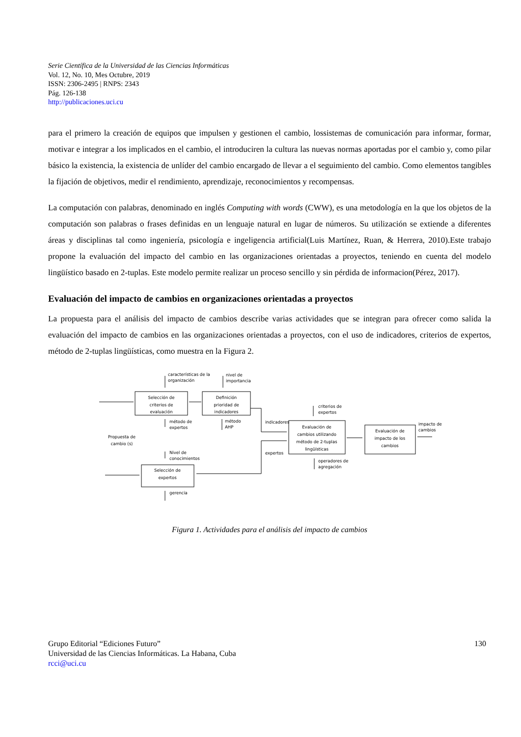Serie Científica de la Universidad de las Ciencias Informáticas
Vol. 12, No. 10, Mes Octubre, 2019
ISSN: 2306-2495 | RNPS: 2343
Pág. 126-138
http://publicaciones.uci.cu
para el primero la creación de equipos que impulsen y gestionen el cambio, lossistemas de comunicación para informar, formar, motivar e integrar a los implicados en el cambio, el introduciren la cultura las nuevas normas aportadas por el cambio y, como pilar básico la existencia, la existencia de unlíder del cambio encargado de llevar a el seguimiento del cambio. Como elementos tangibles la fijación de objetivos, medir el rendimiento, aprendizaje, reconocimientos y recompensas.
La computación con palabras, denominado en inglés Computing with words (CWW), es una metodología en la que los objetos de la computación son palabras o frases definidas en un lenguaje natural en lugar de números. Su utilización se extiende a diferentes áreas y disciplinas tal como ingeniería, psicología e ingeligencia artificial(Luis Martínez, Ruan, & Herrera, 2010).Este trabajo propone la evaluación del impacto del cambio en las organizaciones orientadas a proyectos, teniendo en cuenta del modelo lingüístico basado en 2-tuplas. Este modelo permite realizar un proceso sencillo y sin pérdida de informacion(Pérez, 2017).
Evaluación del impacto de cambios en organizaciones orientadas a proyectos
La propuesta para el análisis del impacto de cambios describe varias actividades que se integran para ofrecer como salida la evaluación del impacto de cambios en las organizaciones orientadas a proyectos, con el uso de indicadores, criterios de expertos, método de 2-tuplas lingüísticas, como muestra en la Figura 2.
características de la
organización
nivel de
importancia
Selección de
criterios de
evaluación
Definición
prioridad de
indicadores
método de
expertos
método
AHP
indicadores
expertos
Propuesta de
cambio (s)
Nivel de
conocimientos
Selección de
expertos
gerencia
criterios de
expertos
Evaluación de
cambios utilizando
método de 2-tuplas
lingüísticas
operadores de
agregación
Evaluación de
impacto de los
cambios
impacto de
cambios
Figura 1. Actividades para el análisis del impacto de cambios
Grupo Editorial “Ediciones Futuro”
Universidad de las Ciencias Informáticas. La Habana, Cuba
rcci@uci.cu
130